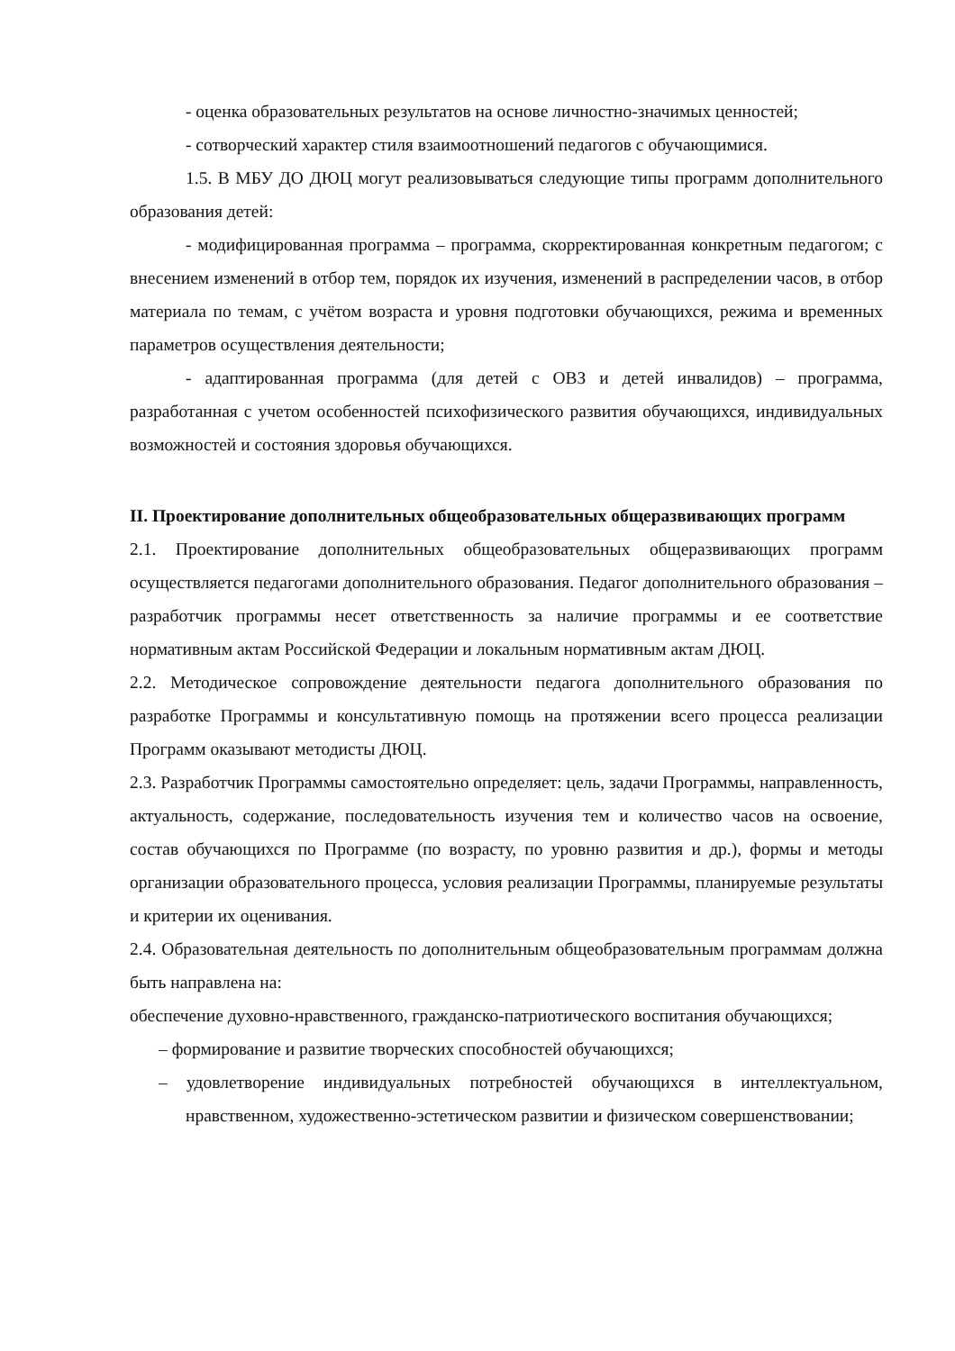- оценка образовательных результатов на основе личностно-значимых ценностей;
- сотворческий характер стиля взаимоотношений педагогов с обучающимися.
1.5. В МБУ ДО ДЮЦ могут реализовываться следующие типы программ дополнительного образования детей:
- модифицированная программа – программа, скорректированная конкретным педагогом; с внесением изменений в отбор тем, порядок их изучения, изменений в распределении часов, в отбор материала по темам, с учётом возраста и уровня подготовки обучающихся, режима и временных параметров осуществления деятельности;
- адаптированная программа (для детей с ОВЗ и детей инвалидов) – программа, разработанная с учетом особенностей психофизического развития обучающихся, индивидуальных возможностей и состояния здоровья обучающихся.
II. Проектирование дополнительных общеобразовательных общеразвивающих программ
2.1. Проектирование дополнительных общеобразовательных общеразвивающих программ осуществляется педагогами дополнительного образования. Педагог дополнительного образования – разработчик программы несет ответственность за наличие программы и ее соответствие нормативным актам Российской Федерации и локальным нормативным актам ДЮЦ.
2.2. Методическое сопровождение деятельности педагога дополнительного образования по разработке Программы и консультативную помощь на протяжении всего процесса реализации Программ оказывают методисты ДЮЦ.
2.3. Разработчик Программы самостоятельно определяет: цель, задачи Программы, направленность, актуальность, содержание, последовательность изучения тем и количество часов на освоение, состав обучающихся по Программе (по возрасту, по уровню развития и др.), формы и методы организации образовательного процесса, условия реализации Программы, планируемые результаты и критерии их оценивания.
2.4. Образовательная деятельность по дополнительным общеобразовательным программам должна быть направлена на:
обеспечение духовно-нравственного, гражданско-патриотического воспитания обучающихся;
– формирование и развитие творческих способностей обучающихся;
– удовлетворение индивидуальных потребностей обучающихся в интеллектуальном, нравственном, художественно-эстетическом развитии и физическом совершенствовании;